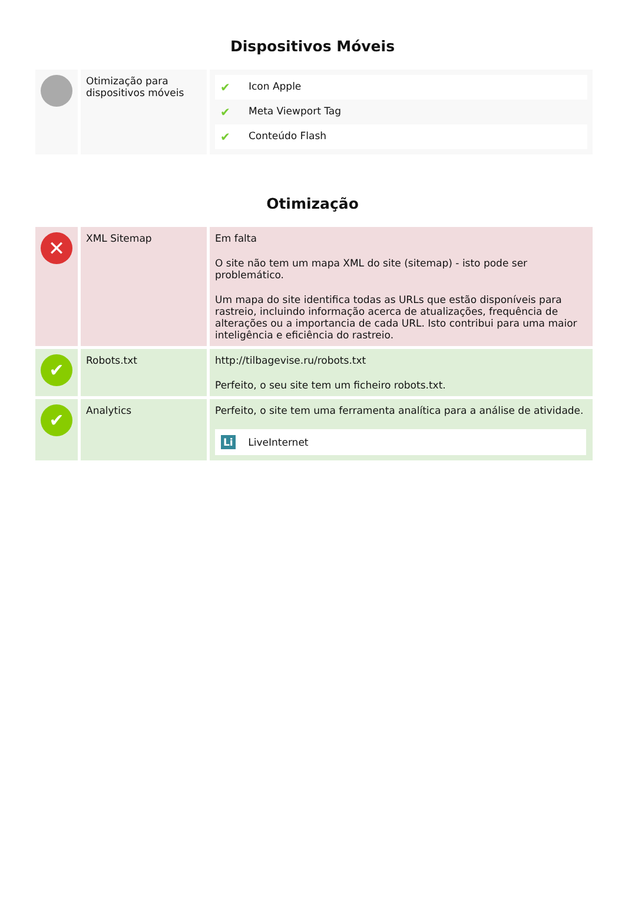Dispositivos Móveis
| | Otimização para dispositivos móveis | / ✔ / Icon Apple / / ✔ / Meta Viewport Tag / / ✔ / Conteúdo Flash / |
Otimização
| ✕ | XML Sitemap | Em falta O site não tem um mapa XML do site (sitemap) - isto pode ser problemático. Um mapa do site identifica todas as URLs que estão disponíveis para rastreio, incluindo informação acerca de atualizações, frequência de alterações ou a importancia de cada URL. Isto contribui para uma maior inteligência e eficiência do rastreio. |
| ✔ | Robots.txt | http://tilbagevise.ru/robots.txt Perfeito, o seu site tem um ficheiro robots.txt. |
| ✔ | Analytics | Perfeito, o site tem uma ferramenta analítica para a análise de atividade. Li LiveInternet |